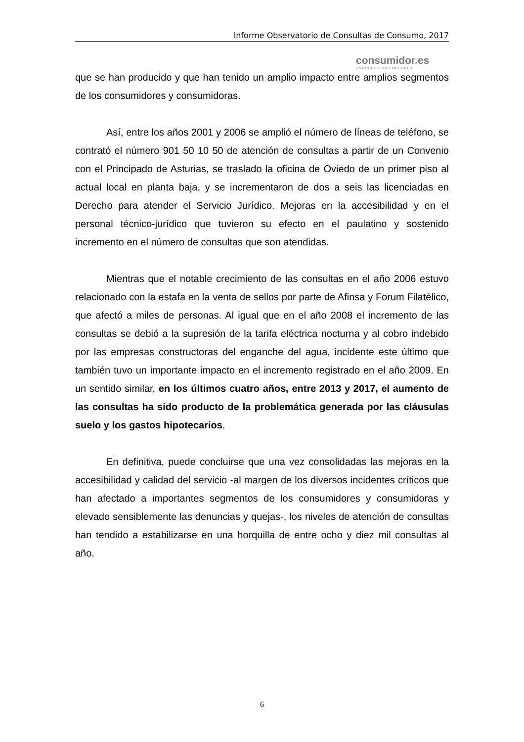Informe Observatorio de Consultas de Consumo, 2017
consumidor. es
UNIÓN DE CONSUMIDORES
que se han producido y que han tenido un amplio impacto entre amplios segmentos de los consumidores y consumidoras.
Así, entre los años 2001 y 2006 se amplió el número de líneas de teléfono, se contrató el número 901 50 10 50 de atención de consultas a partir de un Convenio con el Principado de Asturias, se traslado la oficina de Oviedo de un primer piso al actual local en planta baja, y se incrementaron de dos a seis las licenciadas en Derecho para atender el Servicio Jurídico. Mejoras en la accesibilidad y en el personal técnico-jurídico que tuvieron su efecto en el paulatino y sostenido incremento en el número de consultas que son atendidas.
Mientras que el notable crecimiento de las consultas en el año 2006 estuvo relacionado con la estafa en la venta de sellos por parte de Afinsa y Forum Filatélico, que afectó a miles de personas. Al igual que en el año 2008 el incremento de las consultas se debió a la supresión de la tarifa eléctrica nocturna y al cobro indebido por las empresas constructoras del enganche del agua, incidente este último que también tuvo un importante impacto en el incremento registrado en el año 2009. En un sentido similar, en los últimos cuatro años, entre 2013 y 2017, el aumento de las consultas ha sido producto de la problemática generada por las cláusulas suelo y los gastos hipotecarios.
En definitiva, puede concluirse que una vez consolidadas las mejoras en la accesibilidad y calidad del servicio -al margen de los diversos incidentes críticos que han afectado a importantes segmentos de los consumidores y consumidoras y elevado sensiblemente las denuncias y quejas-, los niveles de atención de consultas han tendido a estabilizarse en una horquilla de entre ocho y diez mil consultas al año.
6